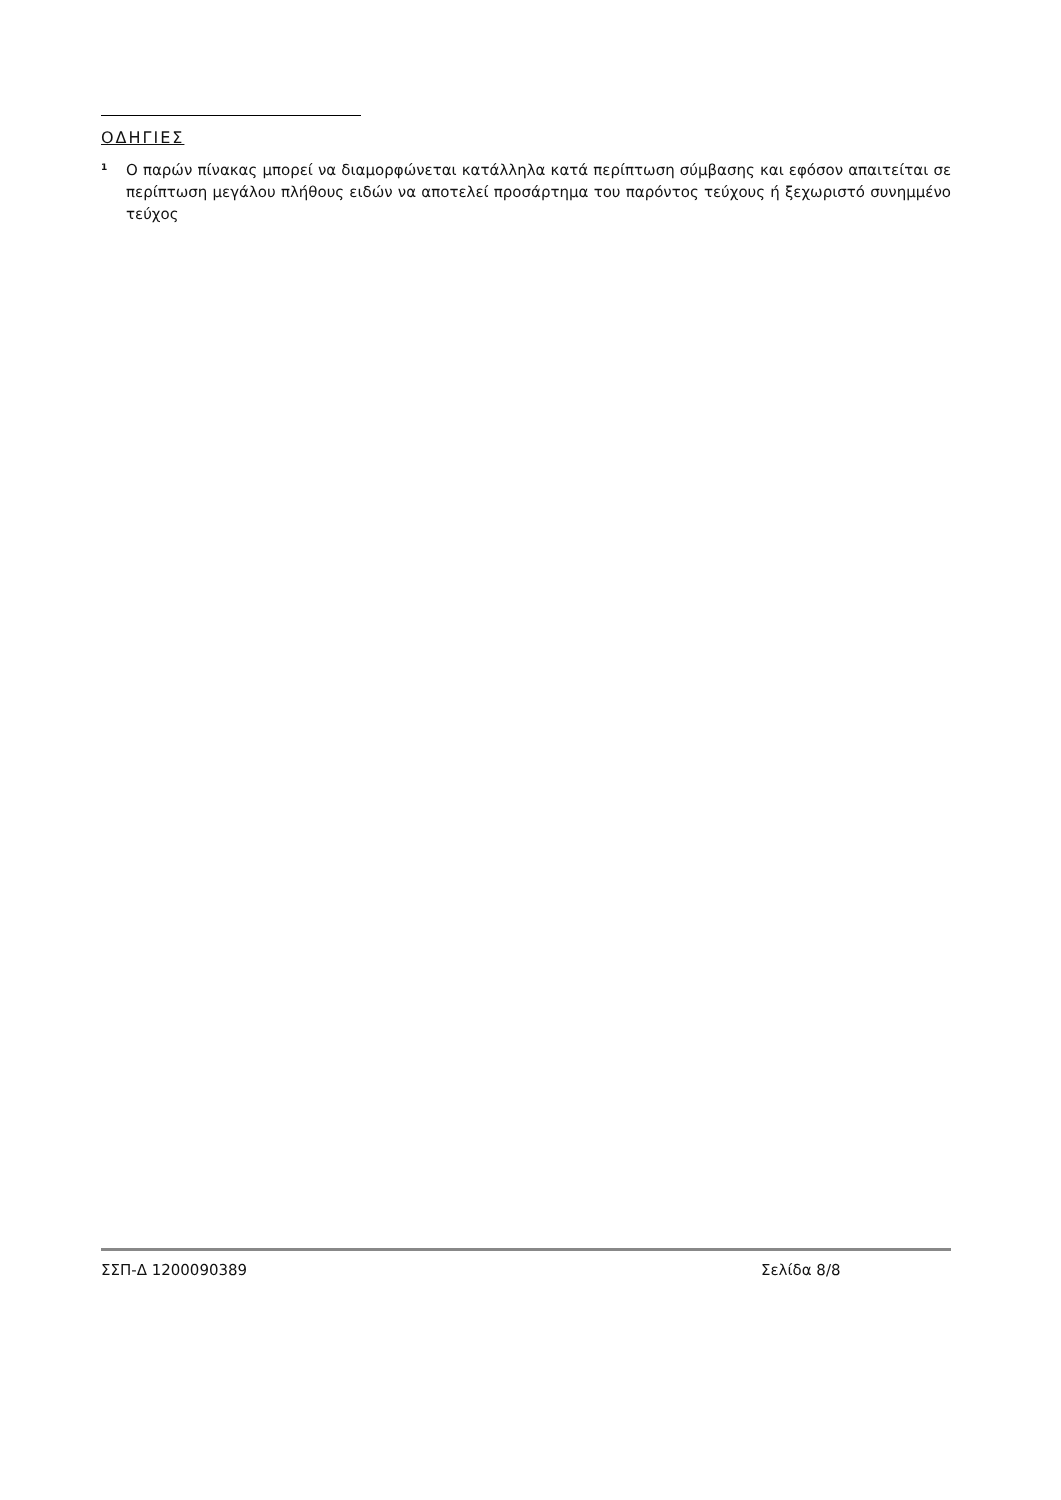ΟΔΗΓΙΕΣ
<sup>1</sup>
Ο παρών πίνακας μπορεί να διαμορφώνεται κατάλληλα κατά περίπτωση σύμβασης και εφόσον απαιτείται σε περίπτωση μεγάλου πλήθους ειδών να αποτελεί προσάρτημα του παρόντος τεύχους ή ξεχωριστό συνημμένο τεύχος
ΣΣΠ-Δ 1200090389 Σελίδα 8/8